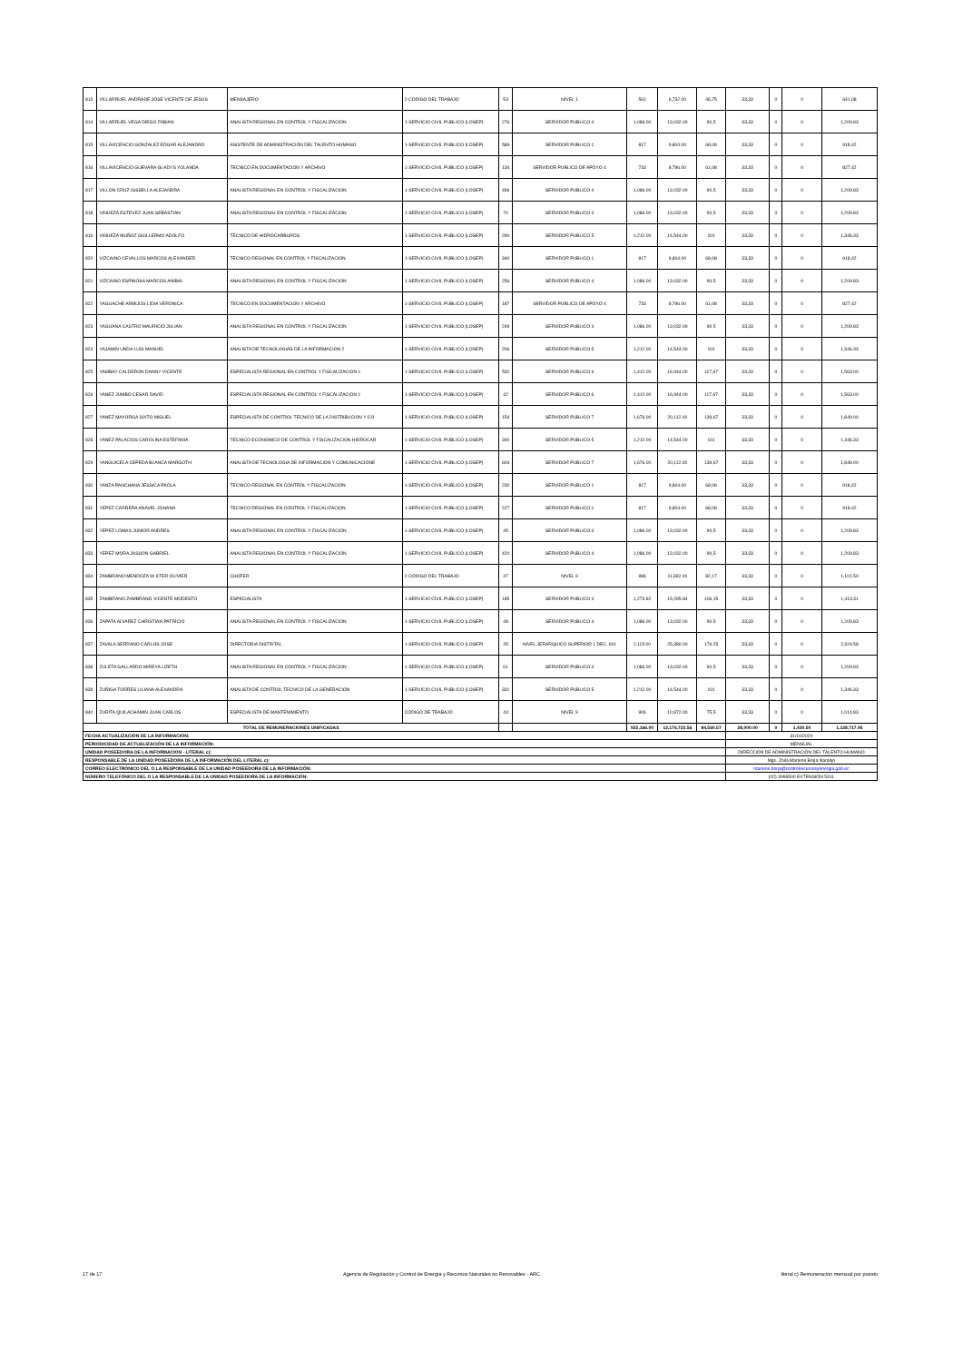| 813 | VILLARRUEL ANDRADE JOSE VICENTE DE JESUS | MENSAJERO | 2-CODIGO DEL TRABAJO | 53 | NIVEL 1 | 561 | 6,732.00 | 46,75 | 33,33 | 0 | 0 | 641,08 |
| 814 | VILLARRUEL VEGA DIEGO FABIAN | ANALISTA REGIONAL EN CONTROL Y FISCALIZACION | 1-SERVICIO CIVIL PUBLICO (LOSEP) | 276 | SERVIDOR PUBLICO 4 | 1,086.00 | 13,032.00 | 90,5 | 33,33 | 0 | 0 | 1,209.83 |
| 815 | VILLAVICENCIO GONZALEZ EDGAR ALEJANDRO | ASISTENTE DE ADMINISTRACIÓN DEL TALENTO HUMANO | 1-SERVICIO CIVIL PUBLICO (LOSEP) | 589 | SERVIDOR PUBLICO 1 | 817 | 9,804.00 | 68,08 | 33,33 | 0 | 0 | 918,42 |
| 816 | VILLAVICENCIO GUEVARA GLADYS YOLANDA | TECNICO EN DOCUMENTACION Y ARCHIVO | 1-SERVICIO CIVIL PUBLICO (LOSEP) | 134 | SERVIDOR PUBLICO DE APOYO 4 | 733 | 8,796.00 | 61,08 | 33,33 | 0 | 0 | 827,42 |
| 817 | VILLON CRUZ GISSELLA ALEJANDRA | ANALISTA REGIONAL EN CONTROL Y FISCALIZACION | 1-SERVICIO CIVIL PUBLICO (LOSEP) | 496 | SERVIDOR PUBLICO 4 | 1,086.00 | 13,032.00 | 90,5 | 33,33 | 0 | 0 | 1,209.83 |
| 818 | VINUEZA ESTEVEZ JUAN SEBASTIAN | ANALISTA REGIONAL EN CONTROL Y FISCALIZACION | 1-SERVICIO CIVIL PUBLICO (LOSEP) | 70 | SERVIDOR PUBLICO 4 | 1,086.00 | 13,032.00 | 90,5 | 33,33 | 0 | 0 | 1,209.83 |
| 819 | VINUEZA MUÑOZ GUILLERMO ADOLFO | TECNICO DE HIDROCARBUROS | 1-SERVICIO CIVIL PUBLICO (LOSEP) | 290 | SERVIDOR PUBLICO 5 | 1,212.00 | 14,544.00 | 101 | 33,33 | 0 | 0 | 1,346.33 |
| 820 | VIZCAINO CEVALLOS MARCOS ALEXANDER | TECNICO REGIONAL EN CONTROL Y FISCALIZACION | 1-SERVICIO CIVIL PUBLICO (LOSEP) | 340 | SERVIDOR PUBLICO 1 | 817 | 9,804.00 | 68,08 | 33,33 | 0 | 0 | 918,42 |
| 821 | VIZCAINO ESPINOSA MARCOS ANIBAL | ANALISTA REGIONAL EN CONTROL Y FISCALIZACION | 1-SERVICIO CIVIL PUBLICO (LOSEP) | 256 | SERVIDOR PUBLICO 4 | 1,086.00 | 13,032.00 | 90,5 | 33,33 | 0 | 0 | 1,209.83 |
| 822 | YAGUACHE ARMIJOS LIDIA VERONICA | TECNICO EN DOCUMENTACION Y ARCHIVO | 1-SERVICIO CIVIL PUBLICO (LOSEP) | 187 | SERVIDOR PUBLICO DE APOYO 4 | 733 | 8,796.00 | 61,08 | 33,33 | 0 | 0 | 827,42 |
| 823 | YAGUANA CASTRO MAURICIO JULIAN | ANALISTA REGIONAL EN CONTROL Y FISCALIZACION | 1-SERVICIO CIVIL PUBLICO (LOSEP) | 249 | SERVIDOR PUBLICO 4 | 1,086.00 | 13,032.00 | 90,5 | 33,33 | 0 | 0 | 1,209.83 |
| 824 | YAJAMIN UNDA LUIS MANUEL | ANALISTA DE TECNOLOGIAS DE LA INFORMACION 2 | 1-SERVICIO CIVIL PUBLICO (LOSEP) | 206 | SERVIDOR PUBLICO 5 | 1,212.00 | 14,544.00 | 101 | 33,33 | 0 | 0 | 1,346.33 |
| 825 | YAMBAY CALDERON DANNY VICENTE | ESPECIALISTA REGIONAL EN CONTROL Y FISCALIZACION 1 | 1-SERVICIO CIVIL PUBLICO (LOSEP) | 532 | SERVIDOR PUBLICO 6 | 1,412.00 | 16,944.00 | 117,67 | 33,33 | 0 | 0 | 1,563.00 |
| 826 | YANEZ JUMBO CESAR DAVID | ESPECIALISTA REGIONAL EN CONTROL Y FISCALIZACION 1 | 1-SERVICIO CIVIL PUBLICO (LOSEP) | 42 | SERVIDOR PUBLICO 6 | 1,412.00 | 16,944.00 | 117,67 | 33,33 | 0 | 0 | 1,563.00 |
| 827 | YANEZ MAYORGA SIXTO MIGUEL | ESPECIALISTA DE CONTROL TECNICO DE LA DISTRIBUCION Y CO | 1-SERVICIO CIVIL PUBLICO (LOSEP) | 154 | SERVIDOR PUBLICO 7 | 1,676.00 | 20,112.00 | 139,67 | 33,33 | 0 | 0 | 1,849.00 |
| 828 | YANEZ PALACIOS CAROLINA ESTEFANIA | TECNICO ECONOMICO DE CONTROL Y FISCALIZACION HIDROCAR | 1-SERVICIO CIVIL PUBLICO (LOSEP) | 300 | SERVIDOR PUBLICO 5 | 1,212.00 | 14,544.00 | 101 | 33,33 | 0 | 0 | 1,346.33 |
| 829 | YANGUICELA CEPEDA BLANCA MARGOTH | ANALISTA DE TECNOLOGIA DE INFORMACION Y COMUNICACIONE | 1-SERVICIO CIVIL PUBLICO (LOSEP) | 604 | SERVIDOR PUBLICO 7 | 1,676.00 | 20,112.00 | 139,67 | 33,33 | 0 | 0 | 1,849.00 |
| 830 | YANZA PANCHANA JESSICA PAOLA | TECNICO REGIONAL EN CONTROL Y FISCALIZACION | 1-SERVICIO CIVIL PUBLICO (LOSEP) | 230 | SERVIDOR PUBLICO 1 | 817 | 9,804.00 | 68,08 | 33,33 | 0 | 0 | 918,42 |
| 831 | YEPEZ CARRERA ANAVEL JOHANA | TECNICO REGIONAL EN CONTROL Y FISCALIZACION | 1-SERVICIO CIVIL PUBLICO (LOSEP) | 227 | SERVIDOR PUBLICO 1 | 817 | 9,804.00 | 68,08 | 33,33 | 0 | 0 | 918,42 |
| 832 | YEPEZ LOMAS JUNIOR ANDRES | ANALISTA REGIONAL EN CONTROL Y FISCALIZACION | 1-SERVICIO CIVIL PUBLICO (LOSEP) | 45 | SERVIDOR PUBLICO 4 | 1,086.00 | 13,032.00 | 90,5 | 33,33 | 0 | 0 | 1,209.83 |
| 833 | YEPEZ MORA JASSON GABRIEL | ANALISTA REGIONAL EN CONTROL Y FISCALIZACION | 1-SERVICIO CIVIL PUBLICO (LOSEP) | 420 | SERVIDOR PUBLICO 4 | 1,086.00 | 13,032.00 | 90,5 | 33,33 | 0 | 0 | 1,209.83 |
| 834 | ZAMBRANO MENDOZA W ILTER OLIVIER | CHOFER | 2-CODIGO DEL TRABAJO | 47 | NIVEL 9 | 986 | 11,832.00 | 82,17 | 33,33 | 0 | 0 | 1,101.50 |
| 835 | ZAMBRANO ZAMBRANO VICENTE MODESTO | ESPECIALISTA | 1-SERVICIO CIVIL PUBLICO (LOSEP) | 185 | SERVIDOR PUBLICO 4 | 1,273.82 | 15,285.84 | 106,15 | 33,33 | 0 | 0 | 1,413.31 |
| 836 | ZAPATA ALVAREZ CHRISTIAN PATRICIO | ANALISTA REGIONAL EN CONTROL Y FISCALIZACION | 1-SERVICIO CIVIL PUBLICO (LOSEP) | 49 | SERVIDOR PUBLICO 4 | 1,086.00 | 13,032.00 | 90,5 | 33,33 | 0 | 0 | 1,209.83 |
| 837 | ZAVALA SERRANO CARLOS JOSE | DIRECTOR/A DISTRITAL | 1-SERVICIO CIVIL PUBLICO (LOSEP) | 45 | NIVEL JERARQUICO SUPERIOR 1 DEC. 601 | 2,115.00 | 25,380.00 | 176,25 | 33,33 | 0 | 0 | 2,324.58 |
| 838 | ZULETA GALLARDO MIREYA LIZETH | ANALISTA REGIONAL EN CONTROL Y FISCALIZACION | 1-SERVICIO CIVIL PUBLICO (LOSEP) | 61 | SERVIDOR PUBLICO 4 | 1,086.00 | 13,032.00 | 90,5 | 33,33 | 0 | 0 | 1,209.83 |
| 839 | ZUÑIGA TORRES LILIANA ALEXANDRA | ANALISTA DE CONTROL TECNICO DE LA GENERACION | 1-SERVICIO CIVIL PUBLICO (LOSEP) | 331 | SERVIDOR PUBLICO 5 | 1,212.00 | 14,544.00 | 101 | 33,33 | 0 | 0 | 1,346.33 |
| 840 | ZURITA QUILACHAMIN JUAN CARLOS | ESPECIALISTA DE MANTENIMIENTO | CÓDIGO DE TRABAJO | 44 | NIVEL 9 | 906 | 10,872.00 | 75,5 | 33,33 | 0 | 0 | 1,014.83 |
| TOTAL DE REMUNERACIONES UNIFICADAS | | | | | | 922,166.00 | 12,176,722.56 | 84,560.57 | 28,000.00 | 0 | 1,430.50 | 1,128,717.95 |
| FECHA ACTUALIZACIÓN DE LA INFORMACIÓN: | | | | | | | | | 31/10/2020 | | | |
| PERIODICIDAD DE ACTUALIZACIÓN DE LA INFORMACIÓN: | | | | | | | | | MENSUAL | | | |
| UNIDAD POSEEDORA DE LA INFORMACION - LITERAL c): | | | | | | | | | DIRECCIÓN DE ADMINISTRACIÓN DEL TALENTO HUMANO | | | |
| RESPONSABLE DE LA UNIDAD POSEEDORA DE LA INFORMACIÓN DEL LITERAL c): | | | | | | | | | Mgs. Zoila Marlene Borja Naranjo | | | |
| CORREO ELECTRÓNICO DEL O LA RESPONSABLE DE LA UNIDAD POSEEDORA DE LA INFORMACIÓN: | | | | | | | | | marlene.borja@controlrecursosyenergia.gob.ec | | | |
| NÚMERO TELEFÓNICO DEL O LA RESPONSABLE DE LA UNIDAD POSEEDORA DE LA INFORMACIÓN: | | | | | | | | | (02) 3996500 EXTENSIÓN 5311 | | | |
17 de 17 Agencia de Regulación y Control de Energía y Recursos Naturales no Renovables - ARC literal c) Remuneración mensual por puesto